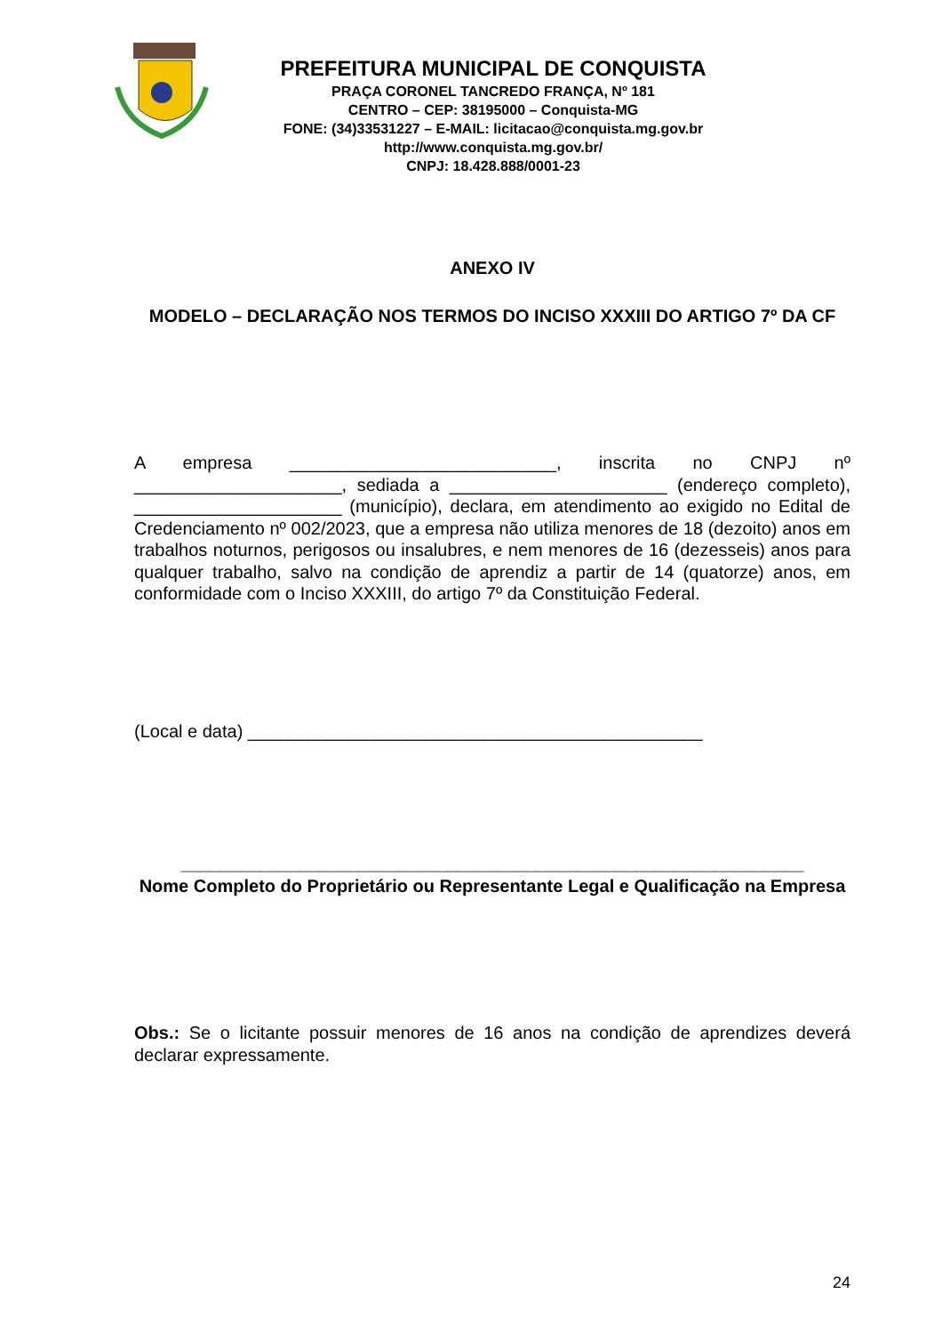PREFEITURA MUNICIPAL DE CONQUISTA
PRAÇA CORONEL TANCREDO FRANÇA, Nº 181
CENTRO – CEP: 38195000 – Conquista-MG
FONE: (34)33531227 – E-MAIL: licitacao@conquista.mg.gov.br
http://www.conquista.mg.gov.br/
CNPJ: 18.428.888/0001-23
ANEXO IV
MODELO – DECLARAÇÃO NOS TERMOS DO INCISO XXXIII DO ARTIGO 7º DA CF
A empresa ___________________________, inscrita no CNPJ nº _____________________, sediada a ______________________ (endereço completo), _____________________ (município), declara, em atendimento ao exigido no Edital de Credenciamento nº 002/2023, que a empresa não utiliza menores de 18 (dezoito) anos em trabalhos noturnos, perigosos ou insalubres, e nem menores de 16 (dezesseis) anos para qualquer trabalho, salvo na condição de aprendiz a partir de 14 (quatorze) anos, em conformidade com o Inciso XXXIII, do artigo 7º da Constituição Federal.
(Local e data) ______________________________________________
_______________________________________________________________
Nome Completo do Proprietário ou Representante Legal e Qualificação na Empresa
Obs.: Se o licitante possuir menores de 16 anos na condição de aprendizes deverá declarar expressamente.
24